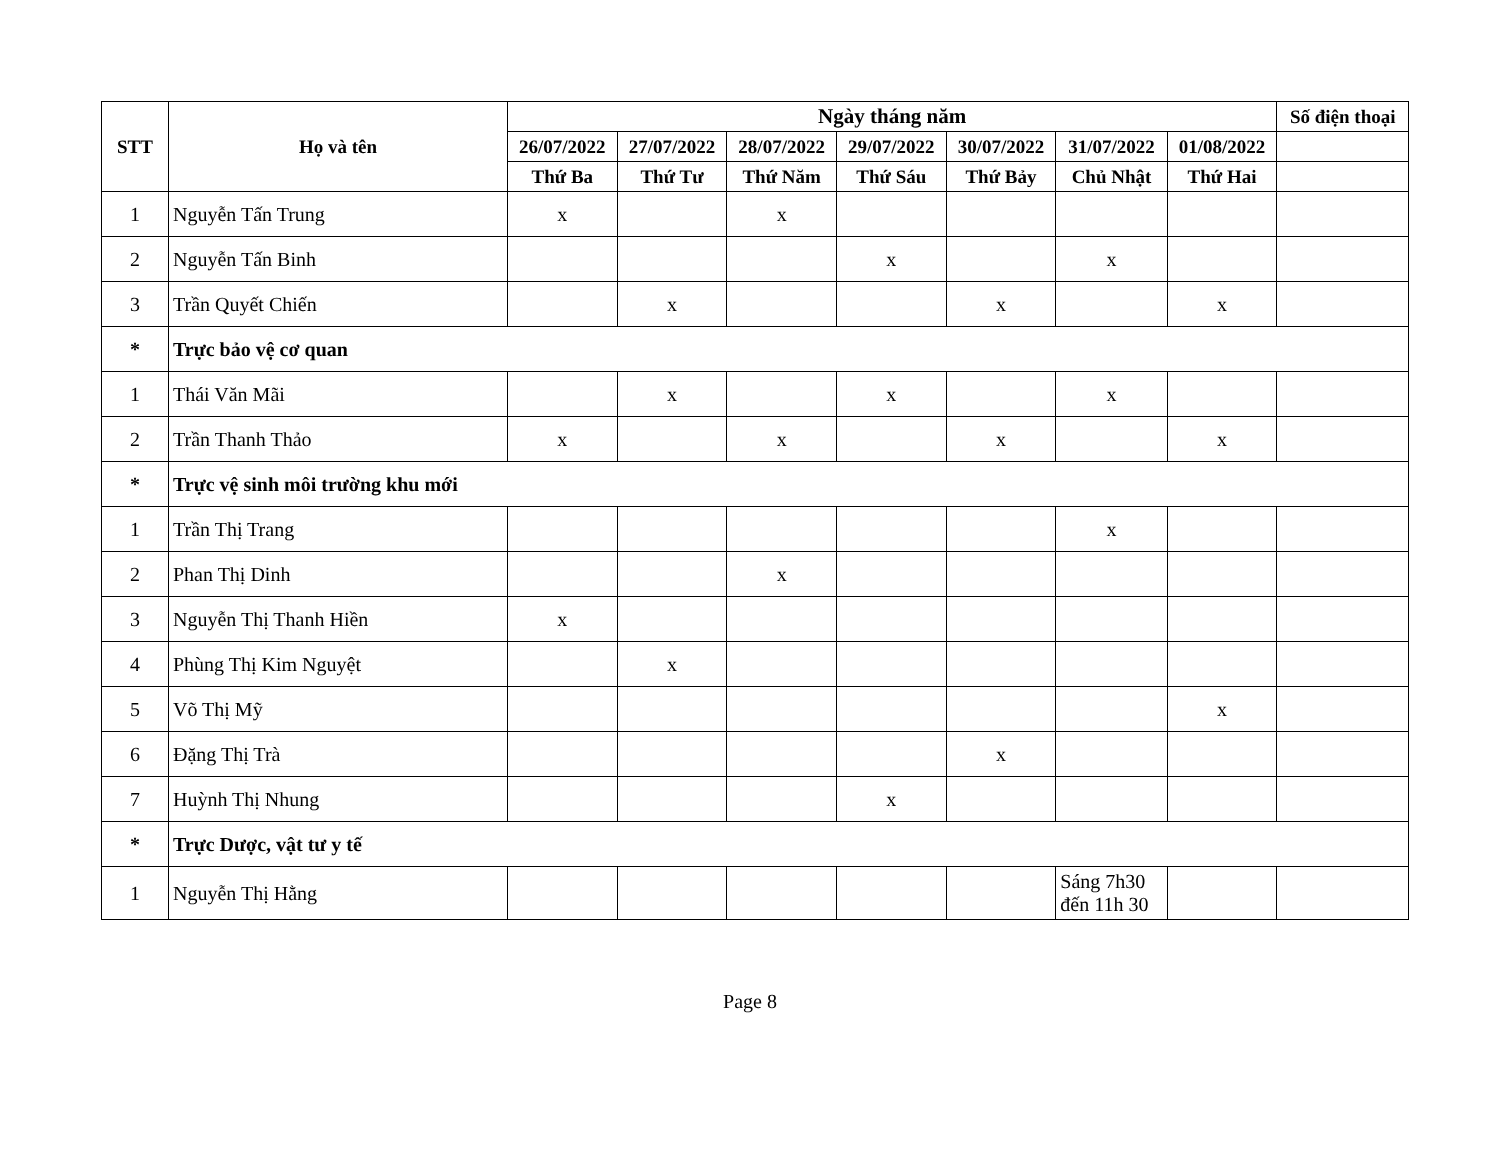| STT | Họ và tên | Ngày tháng năm | | | | | | | Số điện thoại |
| --- | --- | --- | --- | --- | --- | --- | --- | --- | --- |
| | | 26/07/2022 | 27/07/2022 | 28/07/2022 | 29/07/2022 | 30/07/2022 | 31/07/2022 | 01/08/2022 | |
| | | Thứ Ba | Thứ Tư | Thứ Năm | Thứ Sáu | Thứ Bảy | Chủ Nhật | Thứ Hai | |
| 1 | Nguyễn Tấn Trung | x | | x | | | | | |
| 2 | Nguyễn Tấn Binh | | | | x | | x | | |
| 3 | Trần Quyết Chiến | | x | | | x | | x | |
| * | Trực bảo vệ cơ quan | | | | | | | | |
| 1 | Thái Văn Mãi | | x | | x | | x | | |
| 2 | Trần Thanh Thảo | x | | x | | x | | x | |
| * | Trực vệ sinh môi trường khu mới | | | | | | | | |
| 1 | Trần Thị Trang | | | | | | x | | |
| 2 | Phan Thị Dinh | | | x | | | | | |
| 3 | Nguyễn Thị Thanh Hiền | x | | | | | | | |
| 4 | Phùng Thị Kim Nguyệt | | x | | | | | | |
| 5 | Võ Thị Mỹ | | | | | | | x | |
| 6 | Đặng Thị Trà | | | | | x | | | |
| 7 | Huỳnh Thị Nhung | | | | x | | | | |
| * | Trực Dược, vật tư y tế | | | | | | | | |
| 1 | Nguyễn Thị Hằng | | | | | | Sáng 7h30 đến 11h 30 | | |
Page 8